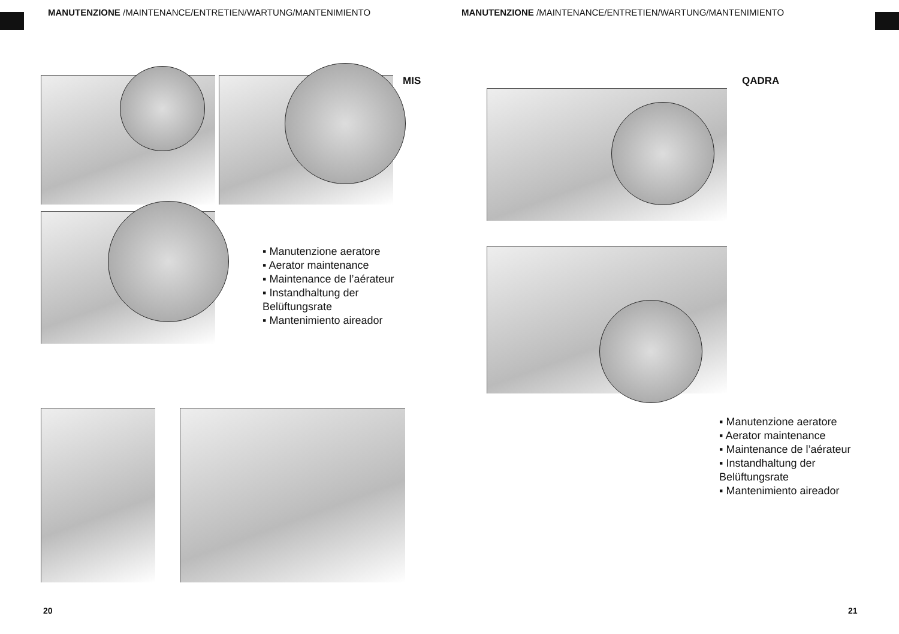MANUTENZIONE /MAINTENANCE/ENTRETIEN/WARTUNG/MANTENIMIENTO MANUTENZIONE /MAINTENANCE/ENTRETIEN/WARTUNG/MANTENIMIENTO
MIS QADRA
▪ Manutenzione aeratore
▪ Aerator maintenance
▪ Maintenance de l’aérateur
▪ Instandhaltung der
Belüftungsrate
▪ Mantenimiento aireador
▪ Manutenzione aeratore
▪ Aerator maintenance
▪ Maintenance de l’aérateur
▪ Instandhaltung der
Belüftungsrate
▪ Mantenimiento aireador
20 21